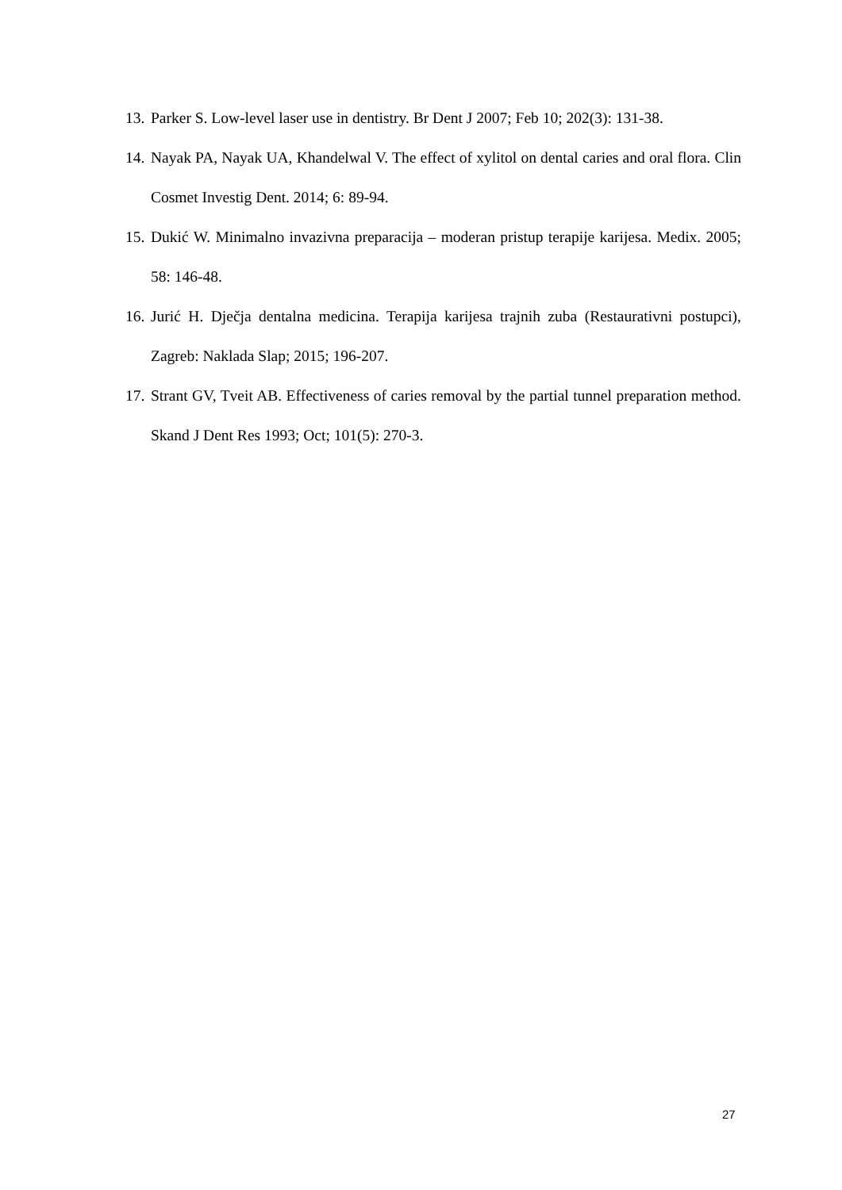13. Parker S. Low-level laser use in dentistry. Br Dent J 2007; Feb 10; 202(3): 131-38.
14. Nayak PA, Nayak UA, Khandelwal V. The effect of xylitol on dental caries and oral flora. Clin Cosmet Investig Dent. 2014; 6: 89-94.
15. Dukić W. Minimalno invazivna preparacija – moderan pristup terapije karijesa. Medix. 2005; 58: 146-48.
16. Jurić H. Dječja dentalna medicina. Terapija karijesa trajnih zuba (Restaurativni postupci), Zagreb: Naklada Slap; 2015; 196-207.
17. Strant GV, Tveit AB. Effectiveness of caries removal by the partial tunnel preparation method. Skand J Dent Res 1993; Oct; 101(5): 270-3.
27